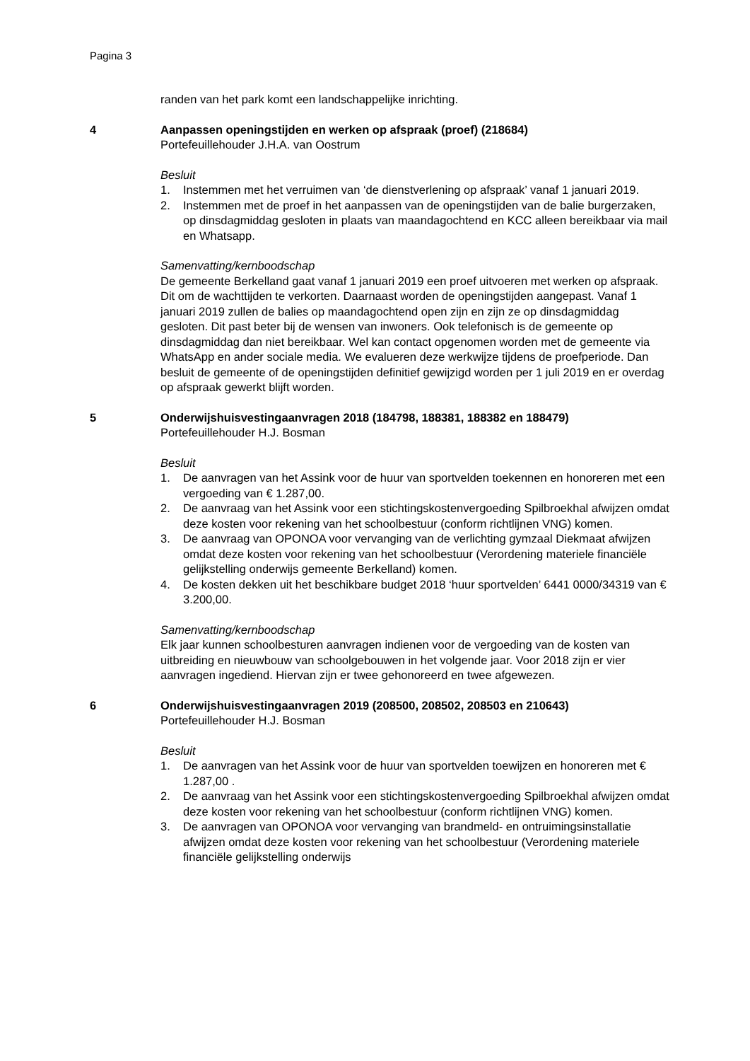Pagina 3
randen van het park komt een landschappelijke inrichting.
4 Aanpassen openingstijden en werken op afspraak (proef) (218684)
Portefeuillehouder J.H.A. van Oostrum
Besluit
1. Instemmen met het verruimen van ‘de dienstverlening op afspraak’ vanaf 1 januari 2019.
2. Instemmen met de proef in het aanpassen van de openingstijden van de balie burgerzaken, op dinsdagmiddag gesloten in plaats van maandagochtend en KCC alleen bereikbaar via mail en Whatsapp.
Samenvatting/kernboodschap
De gemeente Berkelland gaat vanaf 1 januari 2019 een proef uitvoeren met werken op afspraak. Dit om de wachttijden te verkorten. Daarnaast worden de openingstijden aangepast. Vanaf 1 januari 2019 zullen de balies op maandagochtend open zijn en zijn ze op dinsdagmiddag gesloten. Dit past beter bij de wensen van inwoners. Ook telefonisch is de gemeente op dinsdagmiddag dan niet bereikbaar. Wel kan contact opgenomen worden met de gemeente via WhatsApp en ander sociale media. We evalueren deze werkwijze tijdens de proefperiode. Dan besluit de gemeente of de openingstijden definitief gewijzigd worden per 1 juli 2019 en er overdag op afspraak gewerkt blijft worden.
5 Onderwijshuisvestingaanvragen 2018 (184798, 188381, 188382 en 188479)
Portefeuillehouder H.J. Bosman
Besluit
1. De aanvragen van het Assink voor de huur van sportvelden toekennen en honoreren met een vergoeding van € 1.287,00.
2. De aanvraag van het Assink voor een stichtingskostenvergoeding Spilbroekhal afwijzen omdat deze kosten voor rekening van het schoolbestuur (conform richtlijnen VNG) komen.
3. De aanvraag van OPONOA voor vervanging van de verlichting gymzaal Diekmaat afwijzen omdat deze kosten voor rekening van het schoolbestuur (Verordening materiele financiële gelijkstelling onderwijs gemeente Berkelland) komen.
4. De kosten dekken uit het beschikbare budget 2018 ‘huur sportvelden’ 6441 0000/34319 van € 3.200,00.
Samenvatting/kernboodschap
Elk jaar kunnen schoolbesturen aanvragen indienen voor de vergoeding van de kosten van uitbreiding en nieuwbouw van schoolgebouwen in het volgende jaar. Voor 2018 zijn er vier aanvragen ingediend. Hiervan zijn er twee gehonoreerd en twee afgewezen.
6 Onderwijshuisvestingaanvragen 2019 (208500, 208502, 208503 en 210643)
Portefeuillehouder H.J. Bosman
Besluit
1. De aanvragen van het Assink voor de huur van sportvelden toewijzen en honoreren met € 1.287,00 .
2. De aanvraag van het Assink voor een stichtingskostenvergoeding Spilbroekhal afwijzen omdat deze kosten voor rekening van het schoolbestuur (conform richtlijnen VNG) komen.
3. De aanvragen van OPONOA voor vervanging van brandmeld- en ontruimingsinstallatie afwijzen omdat deze kosten voor rekening van het schoolbestuur (Verordening materiele financiële gelijkstelling onderwijs